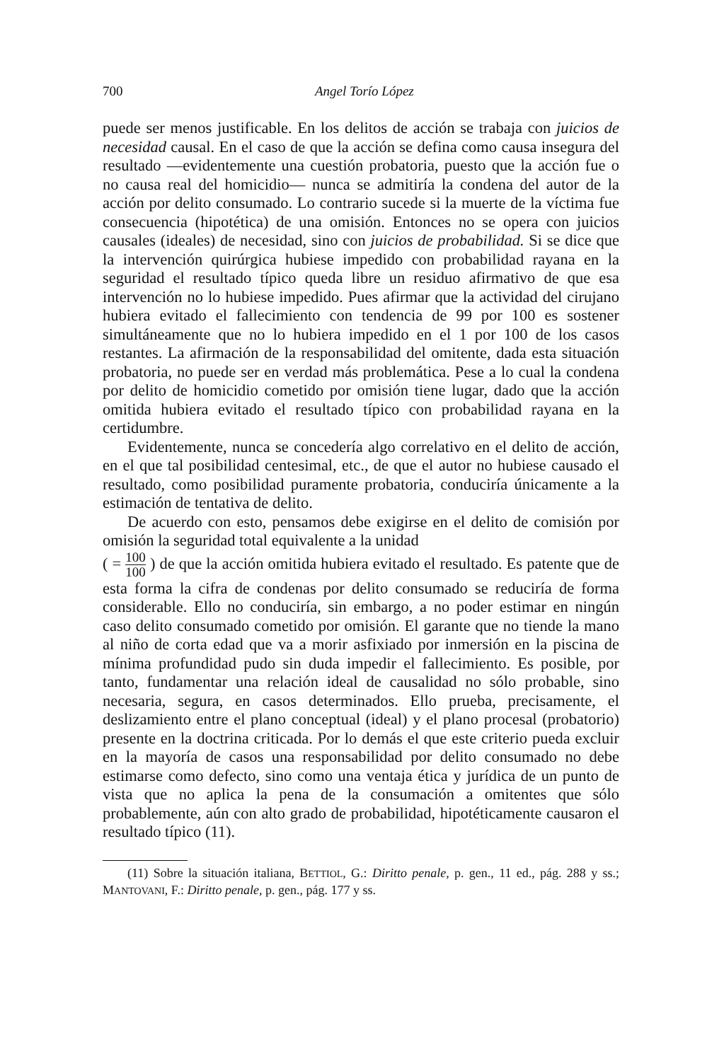700 Angel Torío López
puede ser menos justificable. En los delitos de acción se trabaja con juicios de necesidad causal. En el caso de que la acción se defina como causa insegura del resultado —evidentemente una cuestión probatoria, puesto que la acción fue o no causa real del homicidio— nunca se admitiría la condena del autor de la acción por delito consumado. Lo contrario sucede si la muerte de la víctima fue consecuencia (hipotética) de una omisión. Entonces no se opera con juicios causales (ideales) de necesidad, sino con juicios de probabilidad. Si se dice que la intervención quirúrgica hubiese impedido con probabilidad rayana en la seguridad el resultado típico queda libre un residuo afirmativo de que esa intervención no lo hubiese impedido. Pues afirmar que la actividad del cirujano hubiera evitado el fallecimiento con tendencia de 99 por 100 es sostener simultáneamente que no lo hubiera impedido en el 1 por 100 de los casos restantes. La afirmación de la responsabilidad del omitente, dada esta situación probatoria, no puede ser en verdad más problemática. Pese a lo cual la condena por delito de homicidio cometido por omisión tiene lugar, dado que la acción omitida hubiera evitado el resultado típico con probabilidad rayana en la certidumbre.
Evidentemente, nunca se concedería algo correlativo en el delito de acción, en el que tal posibilidad centesimal, etc., de que el autor no hubiese causado el resultado, como posibilidad puramente probatoria, conduciría únicamente a la estimación de tentativa de delito.
De acuerdo con esto, pensamos debe exigirse en el delito de comisión por omisión la seguridad total equivalente a la unidad
( = 100 100 ) de que la acción omitida hubiera evitado el resultado. Es patente que de esta forma la cifra de condenas por delito consumado se reduciría de forma considerable. Ello no conduciría, sin embargo, a no poder estimar en ningún caso delito consumado cometido por omisión. El garante que no tiende la mano al niño de corta edad que va a morir asfixiado por inmersión en la piscina de mínima profundidad pudo sin duda impedir el fallecimiento. Es posible, por tanto, fundamentar una relación ideal de causalidad no sólo probable, sino necesaria, segura, en casos determinados. Ello prueba, precisamente, el deslizamiento entre el plano conceptual (ideal) y el plano procesal (probatorio) presente en la doctrina criticada. Por lo demás el que este criterio pueda excluir en la mayoría de casos una responsabilidad por delito consumado no debe estimarse como defecto, sino como una ventaja ética y jurídica de un punto de vista que no aplica la pena de la consumación a omitentes que sólo probablemente, aún con alto grado de probabilidad, hipotéticamente causaron el resultado típico (11).
(11) Sobre la situación italiana, BETTIOL, G.: Diritto penale, p. gen., 11 ed., pág. 288 y ss.; MANTOVANI, F.: Diritto penale, p. gen., pág. 177 y ss.